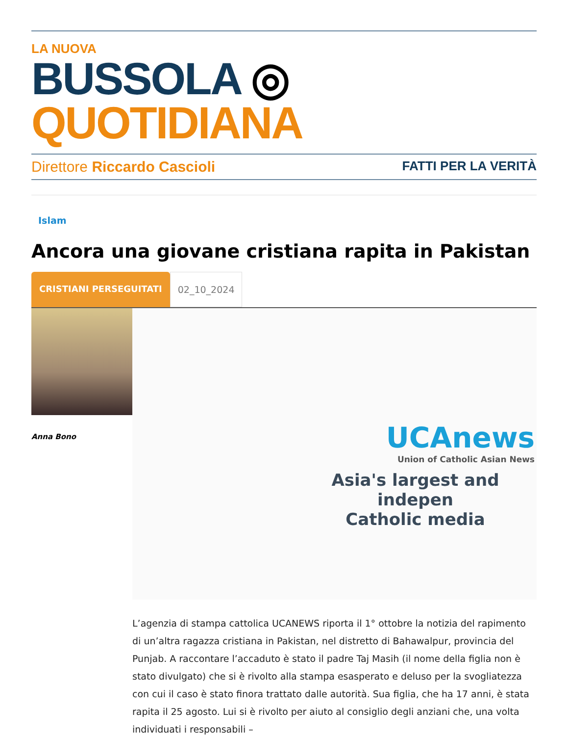LA NUOVA
BUSSOLA ◎ QUOTIDIANA
Direttore Riccardo Cascioli FATTI PER LA VERITÀ
Islam
Ancora una giovane cristiana rapita in Pakistan
CRISTIANI PERSEGUITATI 02_10_2024
Anna Bono
UCAnews
Union of Catholic Asian News
Asia's largest and indepen
Catholic media
L’agenzia di stampa cattolica UCANEWS riporta il 1° ottobre la notizia del rapimento di un’altra ragazza cristiana in Pakistan, nel distretto di Bahawalpur, provincia del Punjab. A raccontare l’accaduto è stato il padre Taj Masih (il nome della figlia non è stato divulgato) che si è rivolto alla stampa esasperato e deluso per la svogliatezza con cui il caso è stato finora trattato dalle autorità. Sua figlia, che ha 17 anni, è stata rapita il 25 agosto. Lui si è rivolto per aiuto al consiglio degli anziani che, una volta individuati i responsabili –